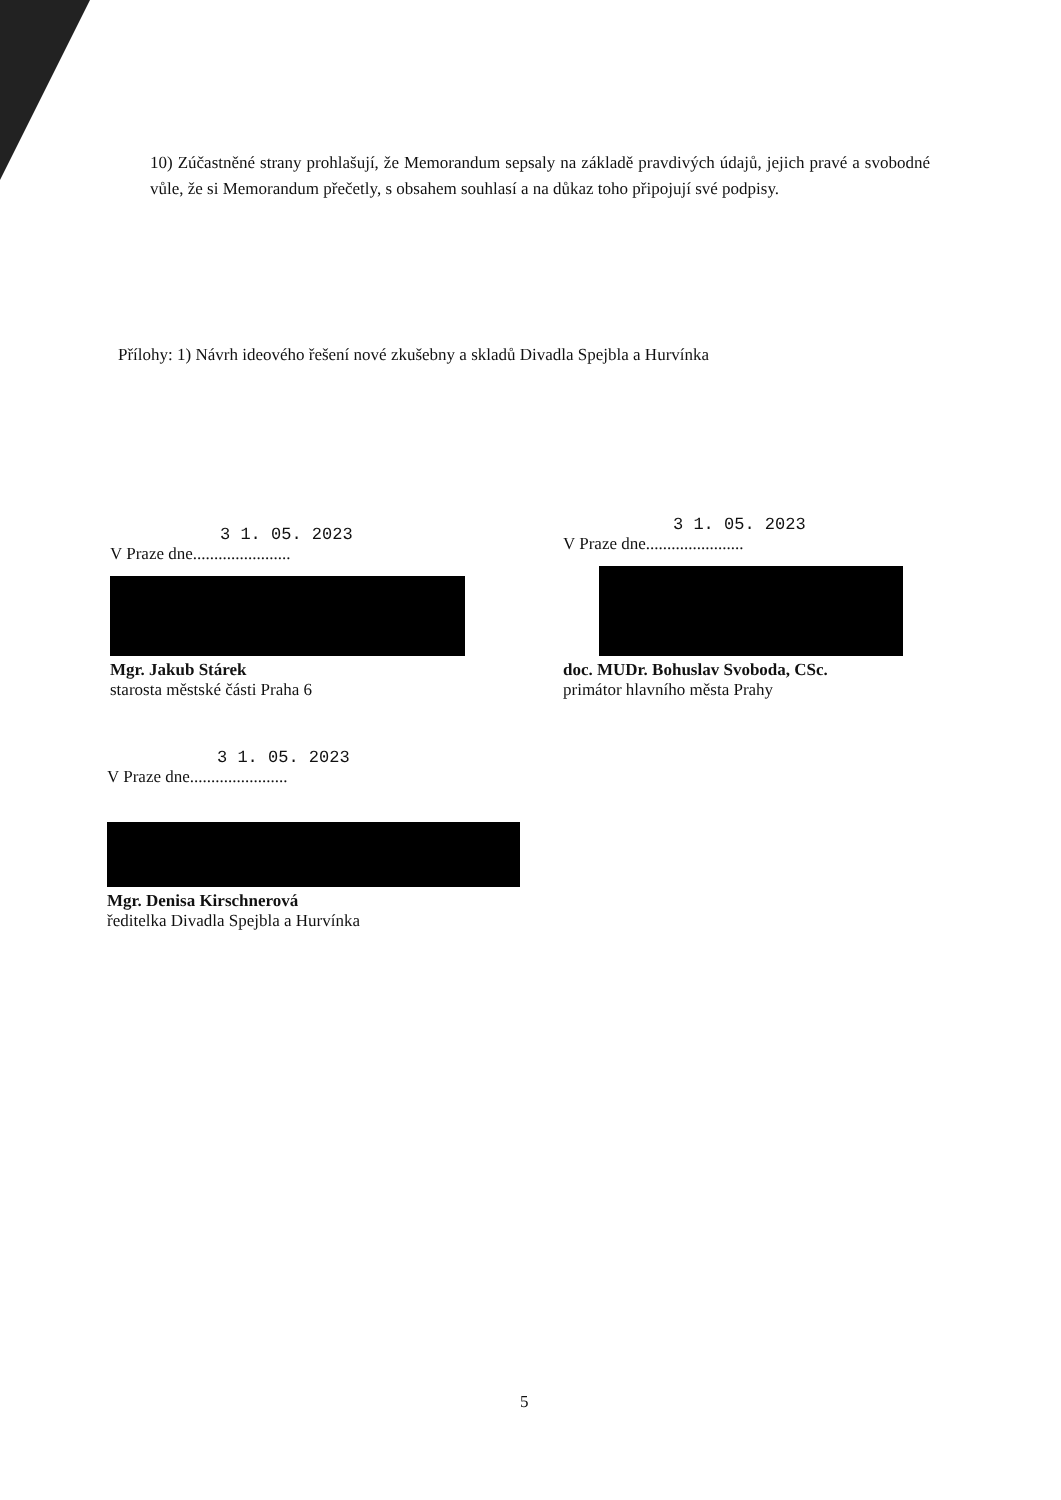10) Zúčastněné strany prohlašují, že Memorandum sepsaly na základě pravdivých údajů, jejich pravé a svobodné vůle, že si Memorandum přečetly, s obsahem souhlasí a na důkaz toho připojují své podpisy.
Přílohy: 1) Návrh ideového řešení nové zkušebny a skladů Divadla Spejbla a Hurvínka
3 1. 05. 2023
V Praze dne.......................
Mgr. Jakub Stárek
starosta městské části Praha 6
3 1. 05. 2023
V Praze dne.......................
doc. MUDr. Bohuslav Svoboda, CSc.
primátor hlavního města Prahy
3 1. 05. 2023
V Praze dne.......................
Mgr. Denisa Kirschnerová
ředitelka Divadla Spejbla a Hurvínka
5